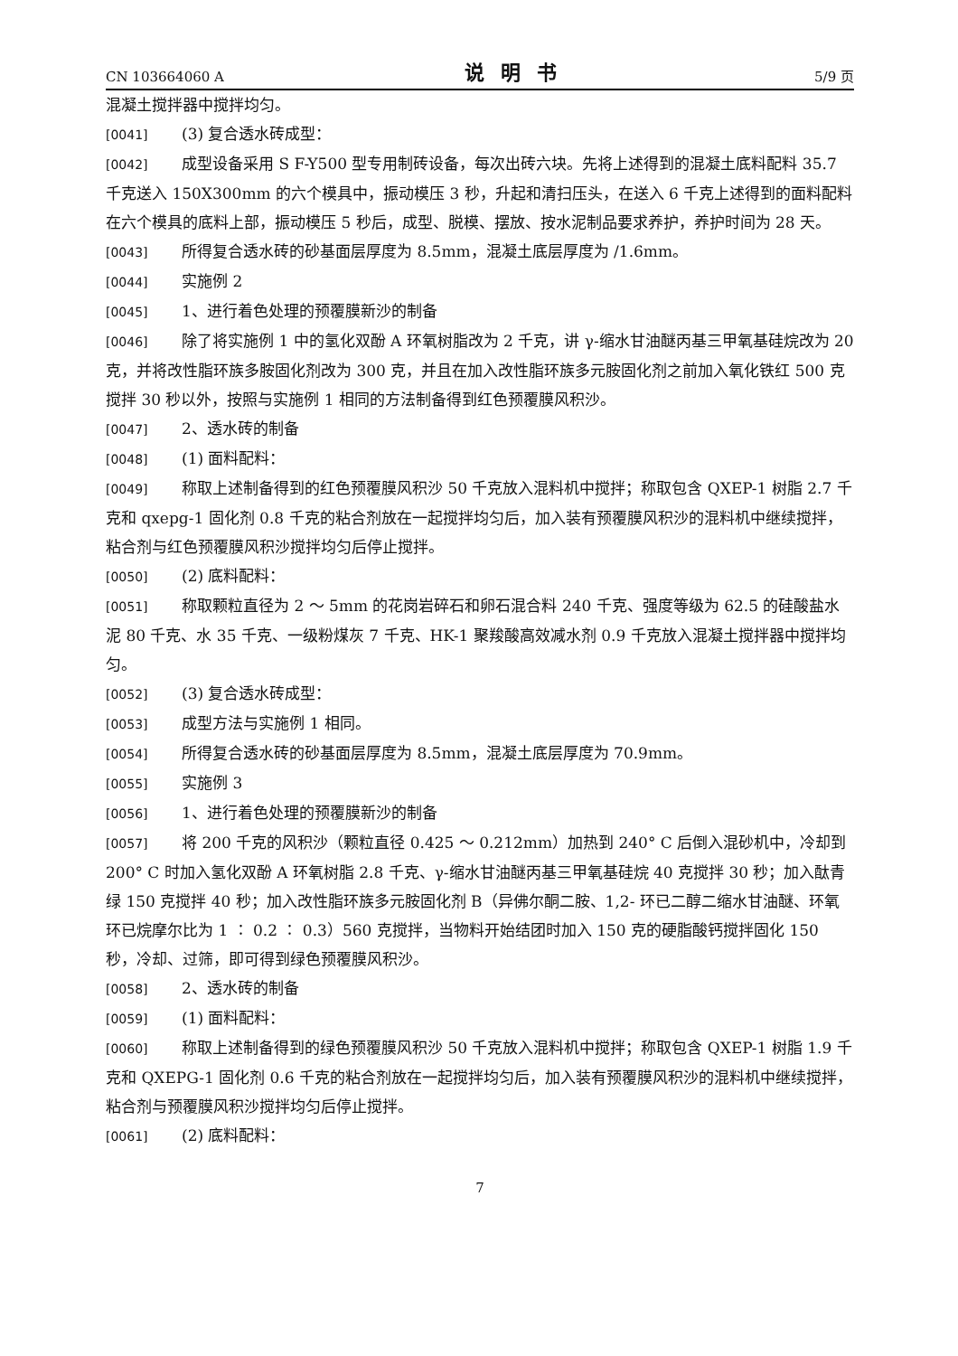CN 103664060 A 说明书 5/9 页
混凝土搅拌器中搅拌均匀。
[0041] (3) 复合透水砖成型：
[0042] 成型设备采用 S F-Y500 型专用制砖设备，每次出砖六块。先将上述得到的混凝土底料配料 35.7 千克送入 150X300mm 的六个模具中，振动模压 3 秒，升起和清扫压头，在送入 6 千克上述得到的面料配料在六个模具的底料上部，振动模压 5 秒后，成型、脱模、摆放、按水泥制品要求养护，养护时间为 28 天。
[0043] 所得复合透水砖的砂基面层厚度为 8.5mm，混凝土底层厚度为 /1.6mm。
[0044] 实施例 2
[0045] 1、进行着色处理的预覆膜新沙的制备
[0046] 除了将实施例 1 中的氢化双酚 A 环氧树脂改为 2 千克，讲 γ-缩水甘油醚丙基三甲氧基硅烷改为 20 克，并将改性脂环族多胺固化剂改为 300 克，并且在加入改性脂环族多元胺固化剂之前加入氧化铁红 500 克搅拌 30 秒以外，按照与实施例 1 相同的方法制备得到红色预覆膜风积沙。
[0047] 2、透水砖的制备
[0048] (1) 面料配料：
[0049] 称取上述制备得到的红色预覆膜风积沙 50 千克放入混料机中搅拌；称取包含 QXEP-1 树脂 2.7 千克和 qxepg-1 固化剂 0.8 千克的粘合剂放在一起搅拌均匀后，加入装有预覆膜风积沙的混料机中继续搅拌，粘合剂与红色预覆膜风积沙搅拌均匀后停止搅拌。
[0050] (2) 底料配料：
[0051] 称取颗粒直径为 2 ～ 5mm 的花岗岩碎石和卵石混合料 240 千克、强度等级为 62.5 的硅酸盐水泥 80 千克、水 35 千克、一级粉煤灰 7 千克、HK-1 聚羧酸高效减水剂 0.9 千克放入混凝土搅拌器中搅拌均匀。
[0052] (3) 复合透水砖成型：
[0053] 成型方法与实施例 1 相同。
[0054] 所得复合透水砖的砂基面层厚度为 8.5mm，混凝土底层厚度为 70.9mm。
[0055] 实施例 3
[0056] 1、进行着色处理的预覆膜新沙的制备
[0057] 将 200 千克的风积沙（颗粒直径 0.425 ～ 0.212mm）加热到 240° C 后倒入混砂机中，冷却到 200° C 时加入氢化双酚 A 环氧树脂 2.8 千克、γ-缩水甘油醚丙基三甲氧基硅烷 40 克搅拌 30 秒；加入酞青绿 150 克搅拌 40 秒；加入改性脂环族多元胺固化剂 B（异佛尔酮二胺、1,2- 环已二醇二缩水甘油醚、环氧环已烷摩尔比为 1 ∶ 0.2 ∶ 0.3）560 克搅拌，当物料开始结团时加入 150 克的硬脂酸钙搅拌固化 150 秒，冷却、过筛，即可得到绿色预覆膜风积沙。
[0058] 2、透水砖的制备
[0059] (1) 面料配料：
[0060] 称取上述制备得到的绿色预覆膜风积沙 50 千克放入混料机中搅拌；称取包含 QXEP-1 树脂 1.9 千克和 QXEPG-1 固化剂 0.6 千克的粘合剂放在一起搅拌均匀后，加入装有预覆膜风积沙的混料机中继续搅拌，粘合剂与预覆膜风积沙搅拌均匀后停止搅拌。
[0061] (2) 底料配料：
7